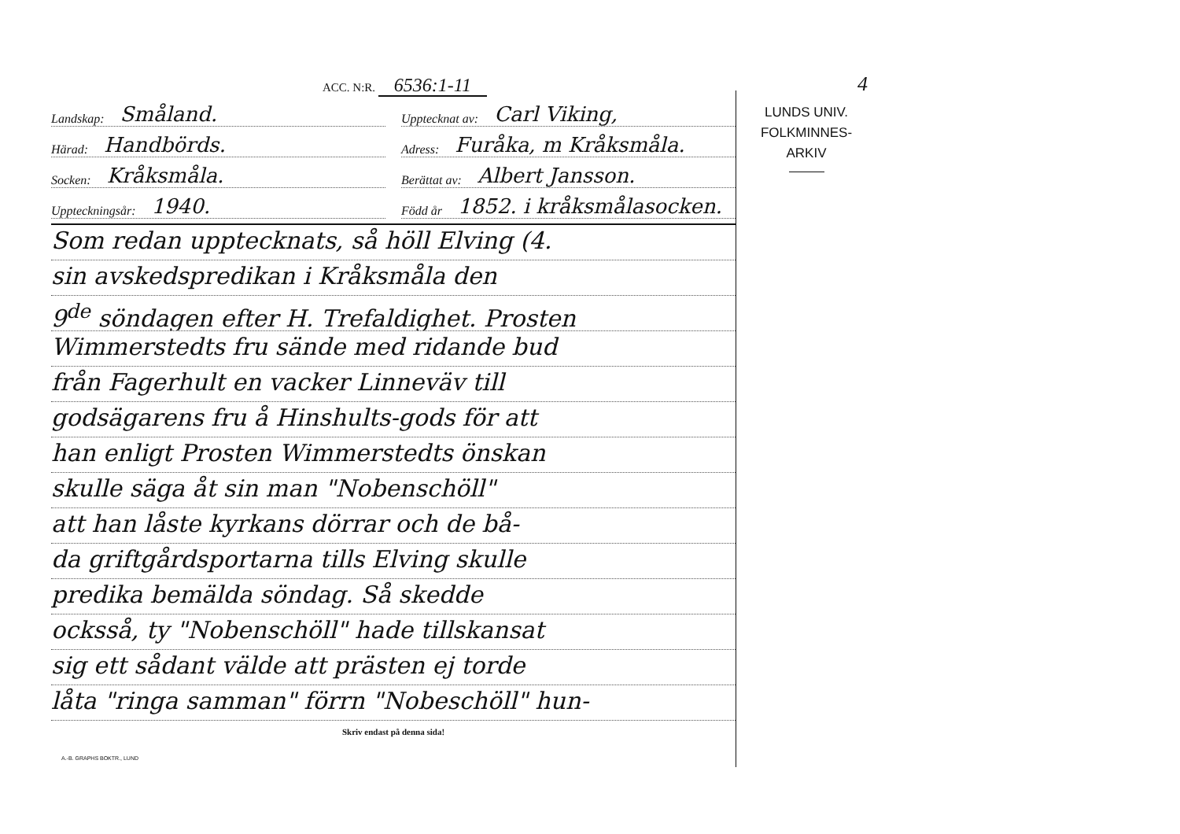4
ACC. N:R. 6536:1-11
Landskap: Småland.
Upptecknat av: Carl Viking,
Härad: Handbörds.
Adress: Furåka, m Kråksmåla.
Socken: Kråksmåla.
Berättat av: Albert Jansson.
Uppteckningsår: 1940.
Född år 1852. i kråksmålasocken.
Som redan upptecknats, så höll Elving (4.
sin avskedspredikan i Kråksmåla den
9<sup>de</sup> söndagen efter H. Trefaldighet. Prosten
Wimmerstedts fru sände med ridande bud
från Fagerhult en vacker Linneväv till
godsägarens fru å Hinshults-gods för att
han enligt Prosten Wimmerstedts önskan
skulle säga åt sin man "Nobenschöll"
att han låste kyrkans dörrar och de bå-
da griftgårdsportarna tills Elving skulle
predika bemälda söndag. Så skedde
ocksså, ty "Nobenschöll" hade tillskansat
sig ett sådant välde att prästen ej torde
låta "ringa samman" förrn "Nobeschöll" hun-
Skriv endast på denna sida!
A.-B. GRAPHS BOKTR., LUND
LUNDS UNIV.
FOLKMINNES-
ARKIV